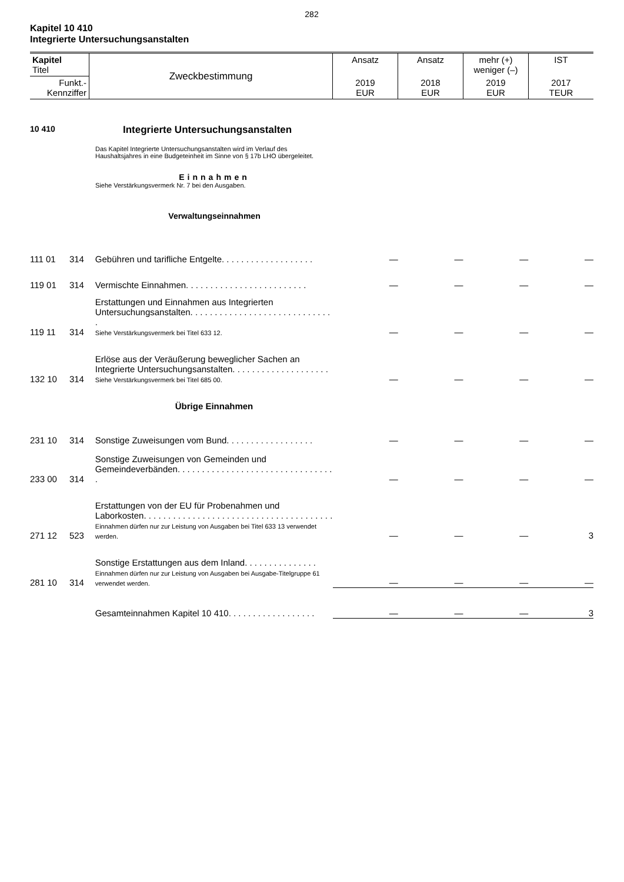282
Kapitel 10 410
Integrierte Untersuchungsanstalten
| Kapitel Titel | Zweckbestimmung | Ansatz | Ansatz | mehr (+) weniger (–) | IST |
| Funkt.- Kennziffer | | 2019 EUR | 2018 EUR | 2019 EUR | 2017 TEUR |
10 410
Integrierte Untersuchungsanstalten
Das Kapitel Integrierte Untersuchungsanstalten wird im Verlauf des Haushaltsjahres in eine Budgeteinheit im Sinne von § 17b LHO übergeleitet.
Einnahmen
Siehe Verstärkungsvermerk Nr. 7 bei den Ausgaben.
Verwaltungseinnahmen
| 111 01 | 314 | Gebühren und tarifliche Entgelte. . . . . . . . . . . . . . . . . . . | — | — | — | — |
| 119 01 | 314 | Vermischte Einnahmen. . . . . . . . . . . . . . . . . . . . . . . . . | — | — | — | — |
| 119 11 | 314 | Erstattungen und Einnahmen aus Integrierten Untersuchungsanstalten. . . . . . . . . . . . . . . . . . . . . . . . . . . . . . Siehe Verstärkungsvermerk bei Titel 633 12. | — | — | — | — |
| 132 10 | 314 | Erlöse aus der Veräußerung beweglicher Sachen an Integrierte Untersuchungsanstalten. . . . . . . . . . . . . . . . . . . . Siehe Verstärkungsvermerk bei Titel 685 00. | — | — | — | — |
| | | Übrige Einnahmen | | | | |
| 231 10 | 314 | Sonstige Zuweisungen vom Bund. . . . . . . . . . . . . . . . . . | — | — | — | — |
| 233 00 | 314 | Sonstige Zuweisungen von Gemeinden und Gemeindeverbänden. . . . . . . . . . . . . . . . . . . . . . . . . . . . . . . . . | — | — | — | — |
| 271 12 | 523 | Erstattungen von der EU für Probenahmen und Laborkosten. . . . . . . . . . . . . . . . . . . . . . . . . . . . . . . . . . . . . . . Einnahmen dürfen nur zur Leistung von Ausgaben bei Titel 633 13 verwendet werden. | — | — | — | 3 |
| 281 10 | 314 | Sonstige Erstattungen aus dem Inland. . . . . . . . . . . . . . . Einnahmen dürfen nur zur Leistung von Ausgaben bei Ausgabe-Titelgruppe 61 verwendet werden. | — | — | — | — |
| | | Gesamteinnahmen Kapitel 10 410. . . . . . . . . . . . . . . . . . | — | — | — | 3 |